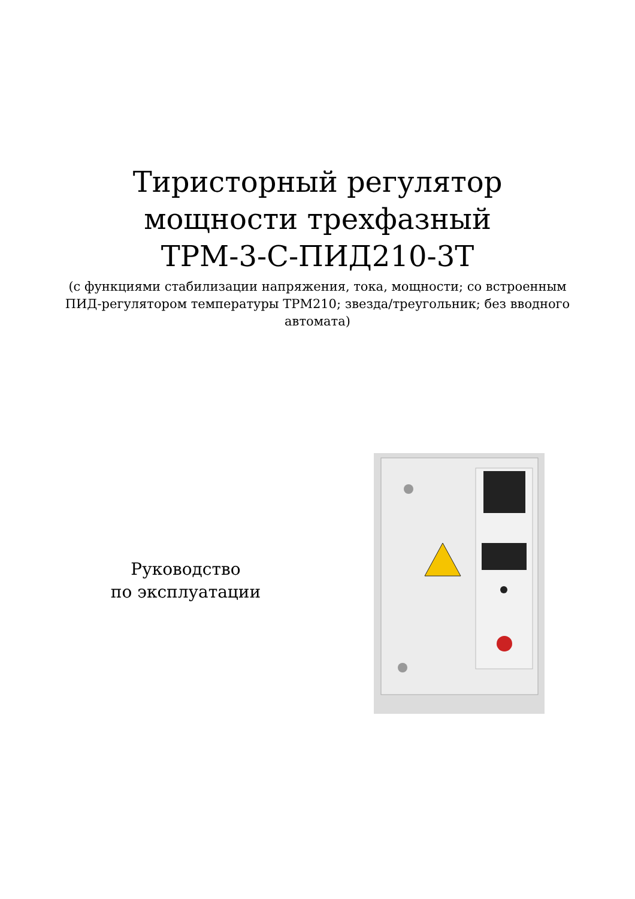Тиристорный регулятор
мощности трехфазный
ТРМ-3-С-ПИД210-3Т
(с функциями стабилизации напряжения, тока, мощности; со встроенным ПИД-регулятором температуры ТРМ210; звезда/треугольник; без вводного автомата)
Руководство
по эксплуатации